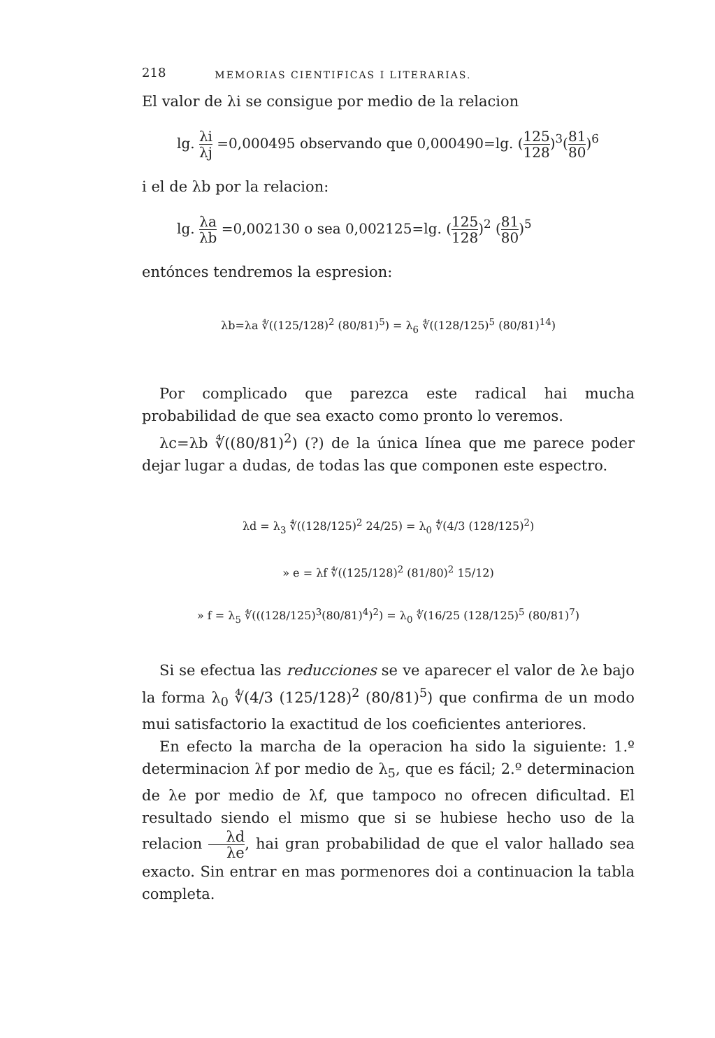218 MEMORIAS CIENTIFICAS I LITERARIAS.
El valor de λi se consigue por medio de la relacion
lg. λi λj =0,000495 observando que 0,000490=lg. (125 128)<sup>3</sup>(81 80)<sup>6</sup>
i el de λb por la relacion:
lg. λa λb =0,002130 o sea 0,002125=lg. (125 128)<sup>2</sup> (81 80)<sup>5</sup>
entónces tendremos la espresion:
λb=λa ∜((125/128)<sup>2</sup> (80/81)<sup>5</sup>) = λ<sub>6</sub> ∜((128/125)<sup>5</sup> (80/81)<sup>14</sup>)
Por complicado que parezca este radical hai mucha probabilidad de que sea exacto como pronto lo veremos.
λc=λb ∜((80/81)<sup>2</sup>) (?) de la única línea que me parece poder dejar lugar a dudas, de todas las que componen este espectro.
λd = λ<sub>3</sub> ∜((128/125)<sup>2</sup> 24/25) = λ<sub>0</sub> ∜(4/3 (128/125)<sup>2</sup>)
» e = λf ∜((125/128)<sup>2</sup> (81/80)<sup>2</sup> 15/12)
» f = λ<sub>5</sub> ∜(((128/125)<sup>3</sup>(80/81)<sup>4</sup>)<sup>2</sup>) = λ<sub>0</sub> ∜(16/25 (128/125)<sup>5</sup> (80/81)<sup>7</sup>)
Si se efectua las reducciones se ve aparecer el valor de λe bajo la forma λ<sub>0</sub> ∜(4/3 (125/128)<sup>2</sup> (80/81)<sup>5</sup>) que confirma de un modo mui satisfactorio la exactitud de los coeficientes anteriores.
En efecto la marcha de la operacion ha sido la siguiente: 1.º determinacion λf por medio de λ<sub>5</sub>, que es fácil; 2.º determinacion de λe por medio de λf, que tampoco no ofrecen dificultad. El resultado siendo el mismo que si se hubiese hecho uso de la relacion λd λe, hai gran probabilidad de que el valor hallado sea exacto. Sin entrar en mas pormenores doi a continuacion la tabla completa.